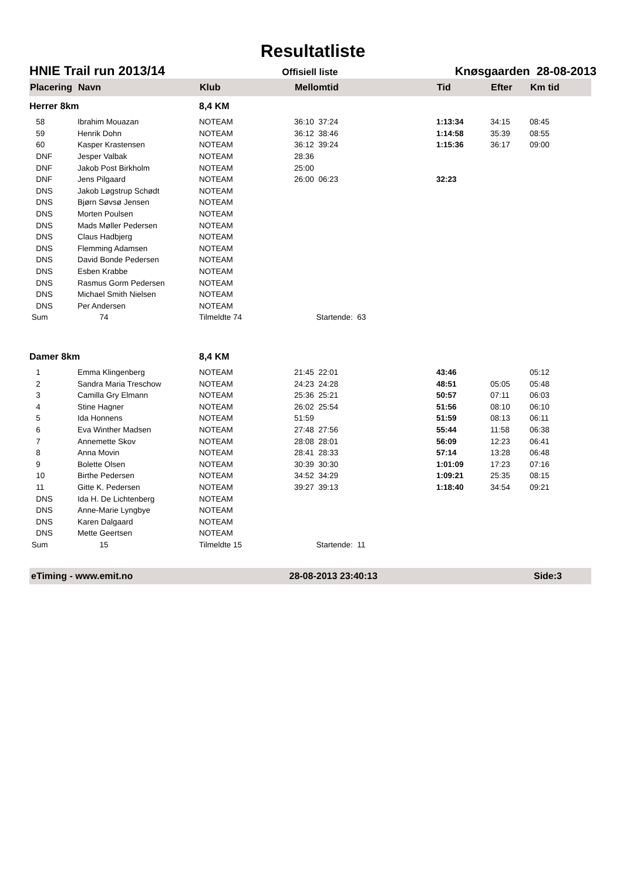Resultatliste
HNIE Trail run 2013/14 Offisiell liste Knøsgaarden 28-08-2013
| Placering | Navn | Klub | Mellomtid | Tid | Efter | Km tid |
| --- | --- | --- | --- | --- | --- | --- |
| Herrer 8km | | 8,4 KM | | | | |
| 58 | Ibrahim Mouazan | NOTEAM | 36:10 37:24 | 1:13:34 | 34:15 | 08:45 |
| 59 | Henrik Dohn | NOTEAM | 36:12 38:46 | 1:14:58 | 35:39 | 08:55 |
| 60 | Kasper Krastensen | NOTEAM | 36:12 39:24 | 1:15:36 | 36:17 | 09:00 |
| DNF | Jesper Valbak | NOTEAM | 28:36 | | | |
| DNF | Jakob Post Birkholm | NOTEAM | 25:00 | | | |
| DNF | Jens Pilgaard | NOTEAM | 26:00 06:23 | 32:23 | | |
| DNS | Jakob Løgstrup Schødt | NOTEAM | | | | |
| DNS | Bjørn Søvsø Jensen | NOTEAM | | | | |
| DNS | Morten Poulsen | NOTEAM | | | | |
| DNS | Mads Møller Pedersen | NOTEAM | | | | |
| DNS | Claus Hadbjerg | NOTEAM | | | | |
| DNS | Flemming Adamsen | NOTEAM | | | | |
| DNS | David Bonde Pedersen | NOTEAM | | | | |
| DNS | Esben Krabbe | NOTEAM | | | | |
| DNS | Rasmus Gorm Pedersen | NOTEAM | | | | |
| DNS | Michael Smith Nielsen | NOTEAM | | | | |
| DNS | Per Andersen | NOTEAM | | | | |
| Sum | 74 | Tilmeldte 74 | Startende: 63 | | | |
| Damer 8km | | 8,4 KM | | | | |
| 1 | Emma Klingenberg | NOTEAM | 21:45 22:01 | 43:46 | | 05:12 |
| 2 | Sandra Maria Treschow | NOTEAM | 24:23 24:28 | 48:51 | 05:05 | 05:48 |
| 3 | Camilla Gry Elmann | NOTEAM | 25:36 25:21 | 50:57 | 07:11 | 06:03 |
| 4 | Stine Hagner | NOTEAM | 26:02 25:54 | 51:56 | 08:10 | 06:10 |
| 5 | Ida Honnens | NOTEAM | 51:59 | 51:59 | 08:13 | 06:11 |
| 6 | Eva Winther Madsen | NOTEAM | 27:48 27:56 | 55:44 | 11:58 | 06:38 |
| 7 | Annemette Skov | NOTEAM | 28:08 28:01 | 56:09 | 12:23 | 06:41 |
| 8 | Anna Movin | NOTEAM | 28:41 28:33 | 57:14 | 13:28 | 06:48 |
| 9 | Bolette Olsen | NOTEAM | 30:39 30:30 | 1:01:09 | 17:23 | 07:16 |
| 10 | Birthe Pedersen | NOTEAM | 34:52 34:29 | 1:09:21 | 25:35 | 08:15 |
| 11 | Gitte K. Pedersen | NOTEAM | 39:27 39:13 | 1:18:40 | 34:54 | 09:21 |
| DNS | Ida H. De Lichtenberg | NOTEAM | | | | |
| DNS | Anne-Marie Lyngbye | NOTEAM | | | | |
| DNS | Karen Dalgaard | NOTEAM | | | | |
| DNS | Mette Geertsen | NOTEAM | | | | |
| Sum | 15 | Tilmeldte 15 | Startende: 11 | | | |
eTiming - www.emit.no 28-08-2013 23:40:13 Side:3